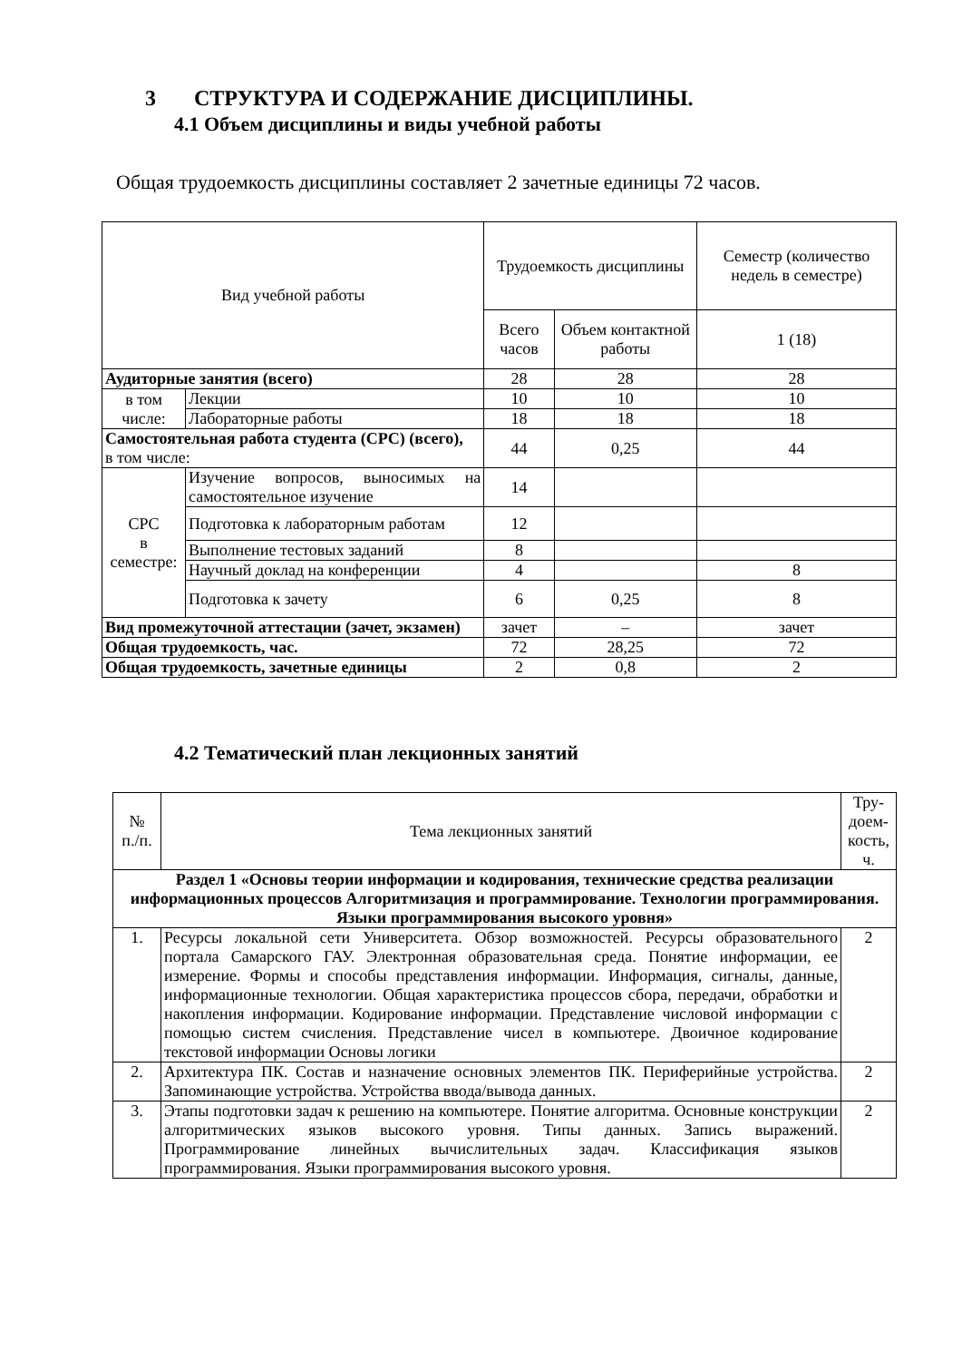3 СТРУКТУРА И СОДЕРЖАНИЕ ДИСЦИПЛИНЫ.
4.1 Объем дисциплины и виды учебной работы
Общая трудоемкость дисциплины составляет 2 зачетные единицы 72 часов.
| Вид учебной работы | | Трудоемкость дисциплины | | Семестр (количество недель в семестре) |
| --- | --- | --- | --- | --- |
| | | Всего часов | Объем контактной работы | 1 (18) |
| Аудиторные занятия (всего) | | 28 | 28 | 28 |
| в том числе: | Лекции | 10 | 10 | 10 |
| | Лабораторные работы | 18 | 18 | 18 |
| Самостоятельная работа студента (СРС) (всего), в том числе: | | 44 | 0,25 | 44 |
| СРС в семестре: | Изучение вопросов, выносимых на самостоятельное изучение | 14 | | |
| | Подготовка к лабораторным работам | 12 | | |
| | Выполнение тестовых заданий | 8 | | |
| | Научный доклад на конференции | 4 | | 8 |
| | Подготовка к зачету | 6 | 0,25 | 8 |
| Вид промежуточной аттестации (зачет, экзамен) | | зачет | – | зачет |
| Общая трудоемкость, час. | | 72 | 28,25 | 72 |
| Общая трудоемкость, зачетные единицы | | 2 | 0,8 | 2 |
4.2 Тематический план лекционных занятий
| № п./п. | Тема лекционных занятий | Тру- доем- кость, ч. |
| --- | --- | --- |
| Раздел 1 «Основы теории информации и кодирования, технические средства реализации информационных процессов Алгоритмизация и программирование. Технологии программирования. Языки программирования высокого уровня» | | |
| 1. | Ресурсы локальной сети Университета. Обзор возможностей. Ресурсы образовательного портала Самарского ГАУ. Электронная образовательная среда. Понятие информации, ее измерение. Формы и способы представления информации. Информация, сигналы, данные, информационные технологии. Общая характеристика процессов сбора, передачи, обработки и накопления информации. Кодирование информации. Представление числовой информации с помощью систем счисления. Представление чисел в компьютере. Двоичное кодирование текстовой информации Основы логики | 2 |
| 2. | Архитектура ПК. Состав и назначение основных элементов ПК. Периферийные устройства. Запоминающие устройства. Устройства ввода/вывода данных. | 2 |
| 3. | Этапы подготовки задач к решению на компьютере. Понятие алгоритма. Основные конструкции алгоритмических языков высокого уровня. Типы данных. Запись выражений. Программирование линейных вычислительных задач. Классификация языков программирования. Языки программирования высокого уровня. | 2 |